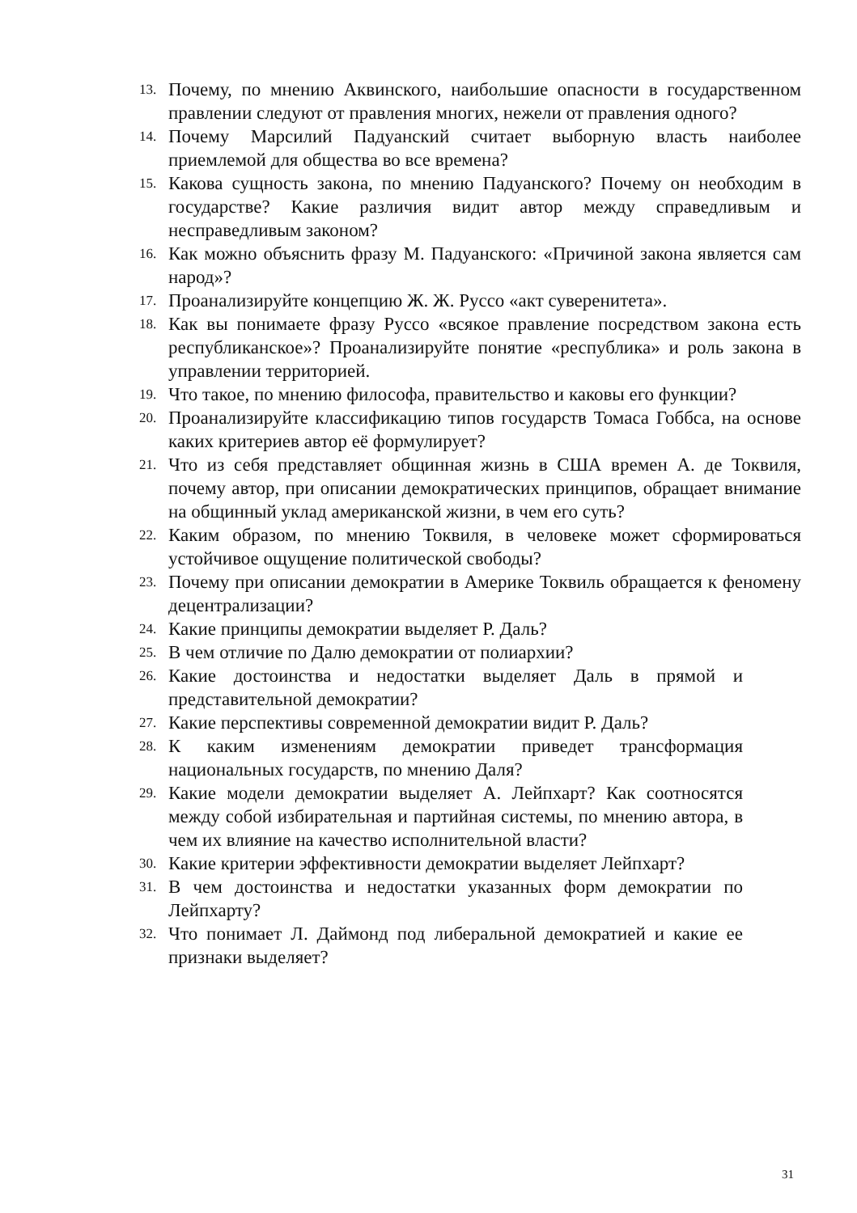13. Почему, по мнению Аквинского, наибольшие опасности в государственном правлении следуют от правления многих, нежели от правления одного?
14. Почему Марсилий Падуанский считает выборную власть наиболее приемлемой для общества во все времена?
15. Какова сущность закона, по мнению Падуанского? Почему он необходим в государстве? Какие различия видит автор между справедливым и несправедливым законом?
16. Как можно объяснить фразу М. Падуанского: «Причиной закона является сам народ»?
17. Проанализируйте концепцию Ж. Ж. Руссо «акт суверенитета».
18. Как вы понимаете фразу Руссо «всякое правление посредством закона есть республиканское»? Проанализируйте понятие «республика» и роль закона в управлении территорией.
19. Что такое, по мнению философа, правительство и каковы его функции?
20. Проанализируйте классификацию типов государств Томаса Гоббса, на основе каких критериев автор её формулирует?
21. Что из себя представляет общинная жизнь в США времен А. де Токвиля, почему автор, при описании демократических принципов, обращает внимание на общинный уклад американской жизни, в чем его суть?
22. Каким образом, по мнению Токвиля, в человеке может сформироваться устойчивое ощущение политической свободы?
23. Почему при описании демократии в Америке Токвиль обращается к феномену децентрализации?
24. Какие принципы демократии выделяет Р. Даль?
25. В чем отличие по Далю демократии от полиархии?
26. Какие достоинства и недостатки выделяет Даль в прямой и представительной демократии?
27. Какие перспективы современной демократии видит Р. Даль?
28. К каким изменениям демократии приведет трансформация национальных государств, по мнению Даля?
29. Какие модели демократии выделяет А. Лейпхарт? Как соотносятся между собой избирательная и партийная системы, по мнению автора, в чем их влияние на качество исполнительной власти?
30. Какие критерии эффективности демократии выделяет Лейпхарт?
31. В чем достоинства и недостатки указанных форм демократии по Лейпхарту?
32. Что понимает Л. Даймонд под либеральной демократией и какие ее признаки выделяет?
31